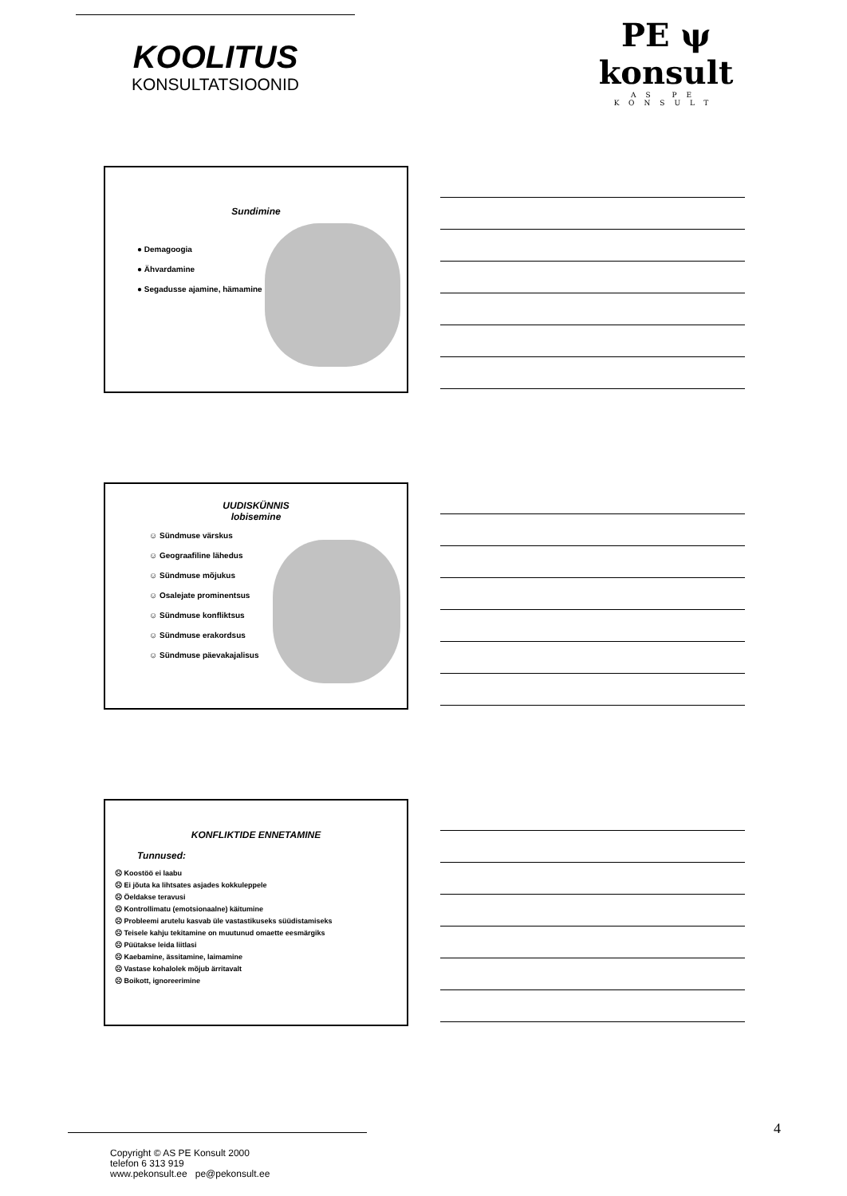KOOLITUS
KONSULTATSIOONID
PE ψ konsult
AS PE KONSULT
Sundimine
● Demagoogia
● Ähvardamine
● Segadusse ajamine, hämamine
UUDISKÜNNIS
lobisemine
☺ Sündmuse värskus
☺ Geograafiline lähedus
☺ Sündmuse mõjukus
☺ Osalejate prominentsus
☺ Sündmuse konfliktsus
☺ Sündmuse erakordsus
☺ Sündmuse päevakajalisus
KONFLIKTIDE ENNETAMINE
Tunnused:
☹ Koostöö ei laabu
☹ Ei jõuta ka lihtsates asjades kokkuleppele
☹ Öeldakse teravusi
☹ Kontrollimatu (emotsionaalne) käitumine
☹ Probleemi arutelu kasvab üle vastastikuseks süüdistamiseks
☹ Teisele kahju tekitamine on muutunud omaette eesmärgiks
☹ Püütakse leida liitlasi
☹ Kaebamine, ässitamine, laimamine
☹ Vastase kohalolek mõjub ärritavalt
☹ Boikott, ignoreerimine
4
Copyright © AS PE Konsult 2000
telefon 6 313 919
www.pekonsult.ee pe@pekonsult.ee